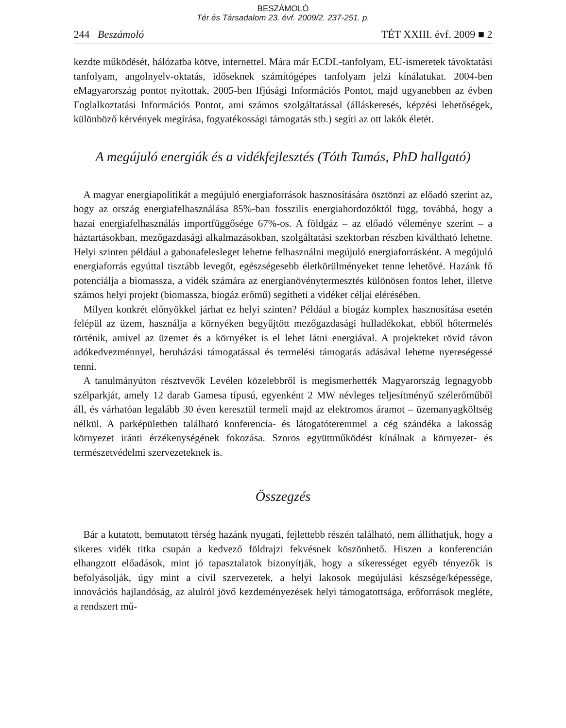BESZÁMOLÓ
Tér és Társadalom 23. évf. 2009/2. 237-251. p.
244 Beszámoló TÉT XXIII. évf. 2009 ■ 2
kezdte működését, hálózatba kötve, internettel. Mára már ECDL-tanfolyam, EU-ismeretek távoktatási tanfolyam, angolnyelv-oktatás, időseknek számítógépes tanfolyam jelzi kínálatukat. 2004-ben eMagyarország pontot nyitottak, 2005-ben Ifjúsági Információs Pontot, majd ugyanebben az évben Foglalkoztatási Információs Pontot, ami számos szolgáltatással (álláskeresés, képzési lehetőségek, különböző kérvények megírása, fogyatékossági támogatás stb.) segíti az ott lakók életét.
A megújuló energiák és a vidékfejlesztés (Tóth Tamás, PhD hallgató)
A magyar energiapolitikát a megújuló energiaforrások hasznosítására ösztönzi az előadó szerint az, hogy az ország energiafelhasználása 85%-ban fosszilis energiahordozóktól függ, továbbá, hogy a hazai energiafelhasználás importfüggősége 67%-os. A földgáz – az előadó véleménye szerint – a háztartásokban, mezőgazdasági alkalmazásokban, szolgáltatási szektorban részben kiváltható lehetne. Helyi szinten például a gabonafelesleget lehetne felhasználni megújuló energiaforrásként. A megújuló energiaforrás egyúttal tisztább levegőt, egészségesebb életkörülményeket tenne lehetővé. Hazánk fő potenciálja a biomassza, a vidék számára az energianövénytermesztés különösen fontos lehet, illetve számos helyi projekt (biomassza, biogáz erőmű) segítheti a vidéket céljai elérésében.
Milyen konkrét előnyökkel járhat ez helyi szinten? Például a biogáz komplex hasznosítása esetén felépül az üzem, használja a környéken begyűjtött mezőgazdasági hulladékokat, ebből hőtermelés történik, amivel az üzemet és a környéket is el lehet látni energiával. A projekteket rövid távon adókedvezménnyel, beruházási támogatással és termelési támogatás adásával lehetne nyereségessé tenni.
A tanulmányúton résztvevők Levélen közelebbről is megismerhették Magyarország legnagyobb szélparkját, amely 12 darab Gamesa típusú, egyenként 2 MW névleges teljesítményű szélerőműből áll, és várhatóan legalább 30 éven keresztül termeli majd az elektromos áramot – üzemanyagköltség nélkül. A parképületben található konferencia- és látogatóteremmel a cég szándéka a lakosság környezet iránti érzékenységének fokozása. Szoros együttműködést kínálnak a környezet- és természetvédelmi szervezeteknek is.
Összegzés
Bár a kutatott, bemutatott térség hazánk nyugati, fejlettebb részén található, nem állíthatjuk, hogy a sikeres vidék titka csupán a kedvező földrajzi fekvésnek köszönhető. Hiszen a konferencián elhangzott előadások, mint jó tapasztalatok bizonyítják, hogy a sikerességet egyéb tényezők is befolyásolják, úgy mint a civil szervezetek, a helyi lakosok megújulási készsége/képessége, innovációs hajlandóság, az alulról jövő kezdeményezések helyi támogatottsága, erőforrások megléte, a rendszert mű-